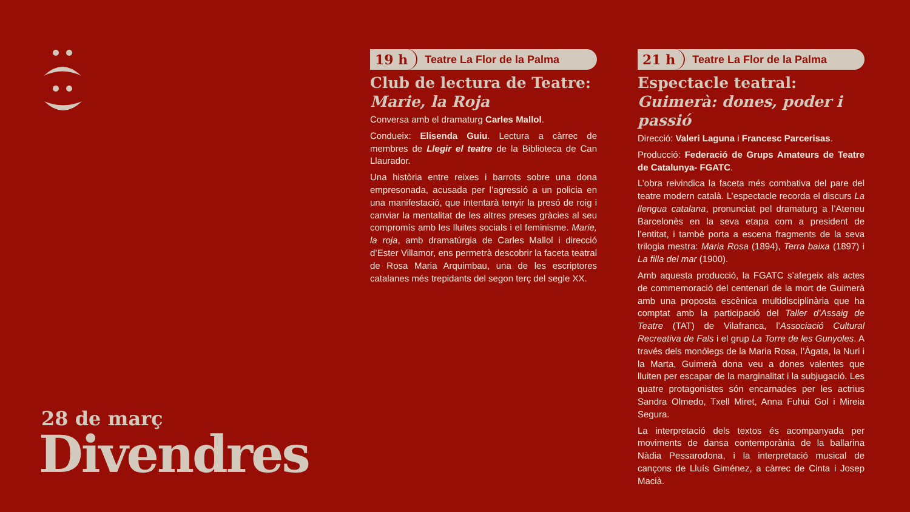28 de març
Divendres
19 h Teatre La Flor de la Palma
Club de lectura de Teatre: Marie, la Roja
Conversa amb el dramaturg Carles Mallol.
Condueix: Elisenda Guiu. Lectura a càrrec de membres de Llegir el teatre de la Biblioteca de Can Llaurador.
Una història entre reixes i barrots sobre una dona empresonada, acusada per l’agressió a un policia en una manifestació, que intentarà tenyir la presó de roig i canviar la mentalitat de les altres preses gràcies al seu compromís amb les lluites socials i el feminisme. Marie, la roja, amb dramatúrgia de Carles Mallol i direcció d’Ester Villamor, ens permetrà descobrir la faceta teatral de Rosa Maria Arquimbau, una de les escriptores catalanes més trepidants del segon terç del segle XX.
21 h Teatre La Flor de la Palma
Espectacle teatral: Guimerà: dones, poder i passió
Direcció: Valeri Laguna i Francesc Parcerisas.
Producció: Federació de Grups Amateurs de Teatre de Catalunya- FGATC.
L’obra reivindica la faceta més combativa del pare del teatre modern català. L’espectacle recorda el discurs La llengua catalana, pronunciat pel dramaturg a l’Ateneu Barcelonès en la seva etapa com a president de l’entitat, i també porta a escena fragments de la seva trilogia mestra: Maria Rosa (1894), Terra baixa (1897) i La filla del mar (1900).
Amb aquesta producció, la FGATC s’afegeix als actes de commemoració del centenari de la mort de Guimerà amb una proposta escènica multidisciplinària que ha comptat amb la participació del Taller d’Assaig de Teatre (TAT) de Vilafranca, l’Associació Cultural Recreativa de Fals i el grup La Torre de les Gunyoles. A través dels monòlegs de la Maria Rosa, l’Àgata, la Nuri i la Marta, Guimerà dona veu a dones valentes que lluiten per escapar de la marginalitat i la subjugació. Les quatre protagonistes són encarnades per les actrius Sandra Olmedo, Txell Miret, Anna Fuhui Gol i Mireia Segura.
La interpretació dels textos és acompanyada per moviments de dansa contemporània de la ballarina Nàdia Pessarodona, i la interpretació musical de cançons de Lluís Giménez, a càrrec de Cinta i Josep Macià.